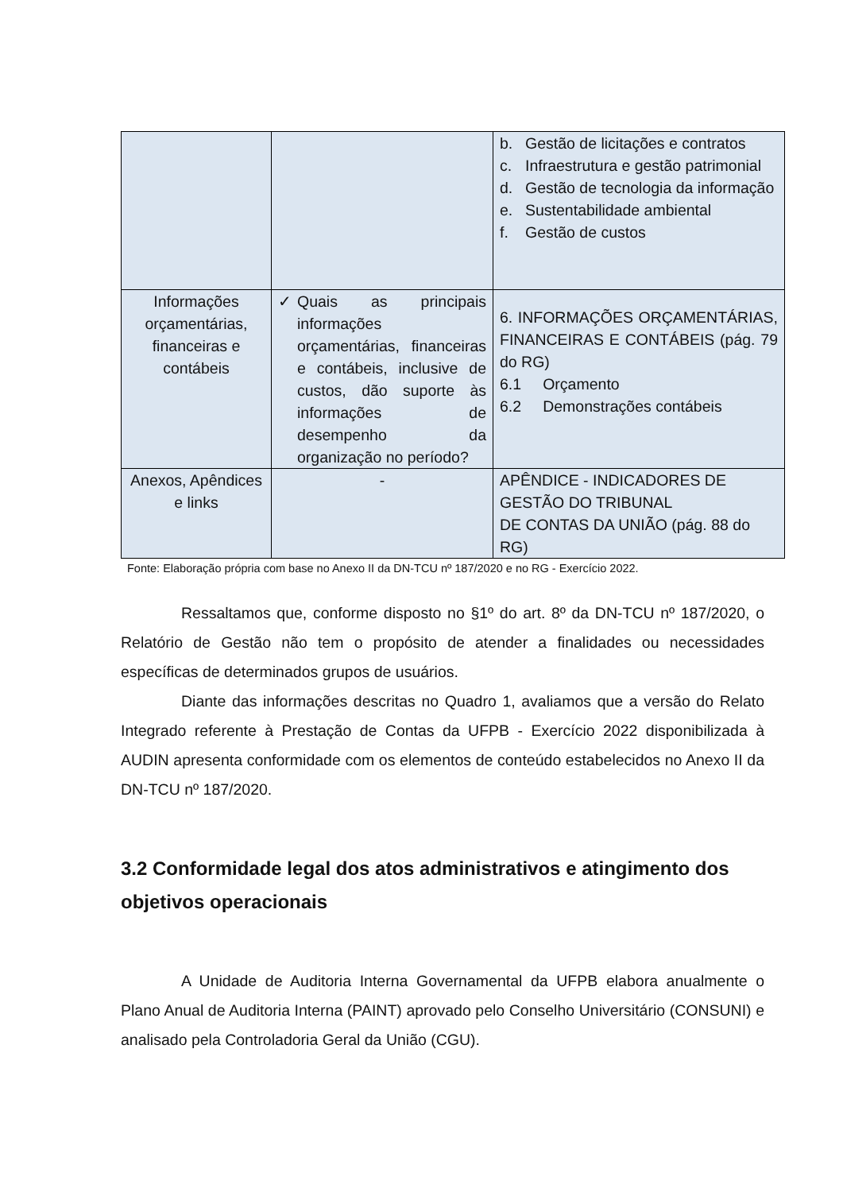| | | b. Gestão de licitações e contratos c. Infraestrutura e gestão patrimonial d. Gestão de tecnologia da informação e. Sustentabilidade ambiental f. Gestão de custos |
| Informações orçamentárias, financeiras e contábeis | ✓ Quais as principais informações orçamentárias, financeiras e contábeis, inclusive de custos, dão suporte às informações de desempenho da organização no período? | 6. INFORMAÇÕES ORÇAMENTÁRIAS, FINANCEIRAS E CONTÁBEIS (pág. 79 do RG) 6.1 Orçamento 6.2 Demonstrações contábeis |
| Anexos, Apêndices e links | - | APÊNDICE - INDICADORES DE GESTÃO DO TRIBUNAL DE CONTAS DA UNIÃO (pág. 88 do RG) |
Fonte: Elaboração própria com base no Anexo II da DN-TCU nº 187/2020 e no RG - Exercício 2022.
Ressaltamos que, conforme disposto no §1º do art. 8º da DN-TCU nº 187/2020, o Relatório de Gestão não tem o propósito de atender a finalidades ou necessidades específicas de determinados grupos de usuários.
Diante das informações descritas no Quadro 1, avaliamos que a versão do Relato Integrado referente à Prestação de Contas da UFPB - Exercício 2022 disponibilizada à AUDIN apresenta conformidade com os elementos de conteúdo estabelecidos no Anexo II da DN-TCU nº 187/2020.
3.2 Conformidade legal dos atos administrativos e atingimento dos objetivos operacionais
A Unidade de Auditoria Interna Governamental da UFPB elabora anualmente o Plano Anual de Auditoria Interna (PAINT) aprovado pelo Conselho Universitário (CONSUNI) e analisado pela Controladoria Geral da União (CGU).